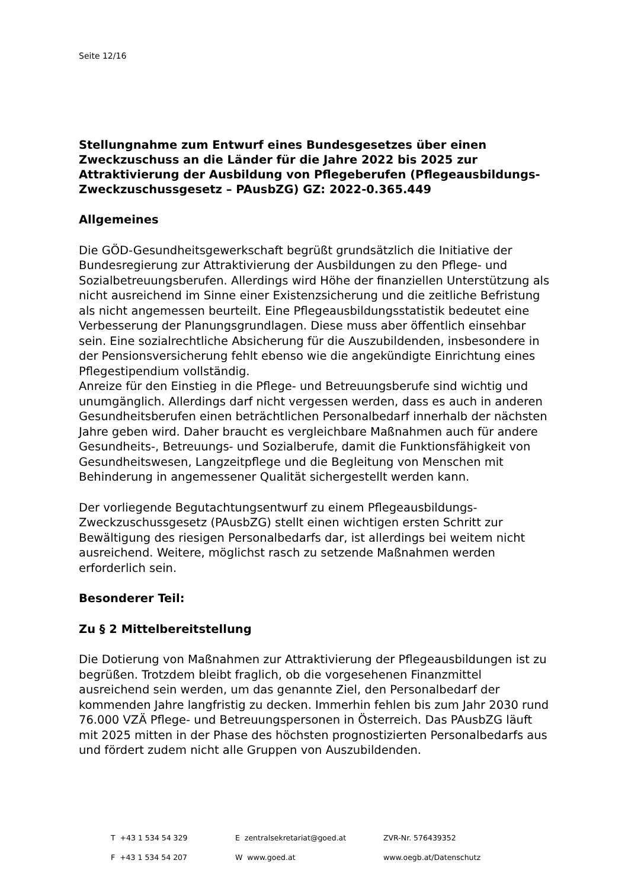Seite 12/16
Stellungnahme zum Entwurf eines Bundesgesetzes über einen Zweckzuschuss an die Länder für die Jahre 2022 bis 2025 zur Attraktivierung der Ausbildung von Pflegeberufen (Pflegeausbildungs-Zweckzuschussgesetz – PAusbZG) GZ: 2022-0.365.449
Allgemeines
Die GÖD-Gesundheitsgewerkschaft begrüßt grundsätzlich die Initiative der Bundesregierung zur Attraktivierung der Ausbildungen zu den Pflege- und Sozialbetreuungsberufen. Allerdings wird Höhe der finanziellen Unterstützung als nicht ausreichend im Sinne einer Existenzsicherung und die zeitliche Befristung als nicht angemessen beurteilt. Eine Pflegeausbildungsstatistik bedeutet eine Verbesserung der Planungsgrundlagen. Diese muss aber öffentlich einsehbar sein. Eine sozialrechtliche Absicherung für die Auszubildenden, insbesondere in der Pensionsversicherung fehlt ebenso wie die angekündigte Einrichtung eines Pflegestipendium vollständig.
Anreize für den Einstieg in die Pflege- und Betreuungsberufe sind wichtig und unumgänglich. Allerdings darf nicht vergessen werden, dass es auch in anderen Gesundheitsberufen einen beträchtlichen Personalbedarf innerhalb der nächsten Jahre geben wird. Daher braucht es vergleichbare Maßnahmen auch für andere Gesundheits-, Betreuungs- und Sozialberufe, damit die Funktionsfähigkeit von Gesundheitswesen, Langzeitpflege und die Begleitung von Menschen mit Behinderung in angemessener Qualität sichergestellt werden kann.
Der vorliegende Begutachtungsentwurf zu einem Pflegeausbildungs-Zweckzuschussgesetz (PAusbZG) stellt einen wichtigen ersten Schritt zur Bewältigung des riesigen Personalbedarfs dar, ist allerdings bei weitem nicht ausreichend. Weitere, möglichst rasch zu setzende Maßnahmen werden erforderlich sein.
Besonderer Teil:
Zu § 2 Mittelbereitstellung
Die Dotierung von Maßnahmen zur Attraktivierung der Pflegeausbildungen ist zu begrüßen. Trotzdem bleibt fraglich, ob die vorgesehenen Finanzmittel ausreichend sein werden, um das genannte Ziel, den Personalbedarf der kommenden Jahre langfristig zu decken. Immerhin fehlen bis zum Jahr 2030 rund 76.000 VZÄ Pflege- und Betreuungspersonen in Österreich. Das PAusbZG läuft mit 2025 mitten in der Phase des höchsten prognostizierten Personalbedarfs aus und fördert zudem nicht alle Gruppen von Auszubildenden.
| T +43 1 534 54 329 | E zentralsekretariat@goed.at | ZVR-Nr. 576439352 |
| F +43 1 534 54 207 | W www.goed.at | www.oegb.at/Datenschutz |